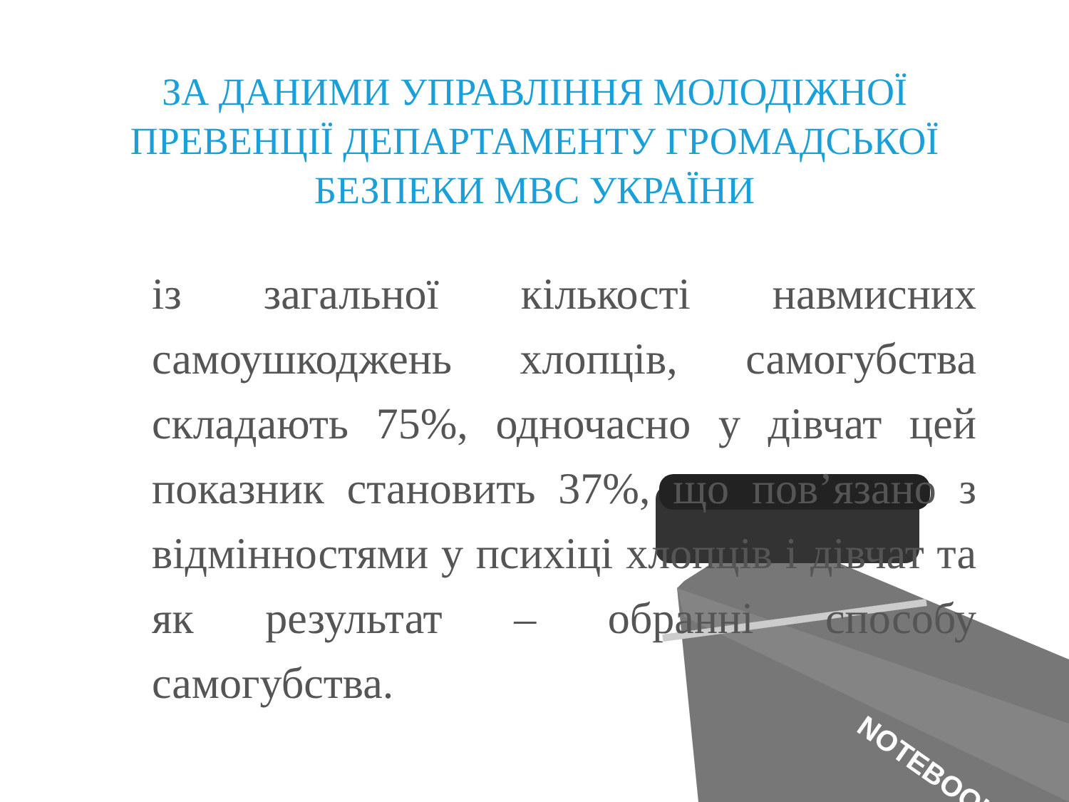ЗА ДАНИМИ УПРАВЛІННЯ МОЛОДІЖНОЇ
ПРЕВЕНЦІЇ ДЕПАРТАМЕНТУ ГРОМАДСЬКОЇ
БЕЗПЕКИ МВС УКРАЇНИ
із загальної кількості навмисних самоушкоджень хлопців, самогубства складають 75%, одночасно у дівчат цей показник становить 37%, що пов’язано з відмінностями у психіці хлопців і дівчат та як результат – обранні способу самогубства.
NOTEBOOK